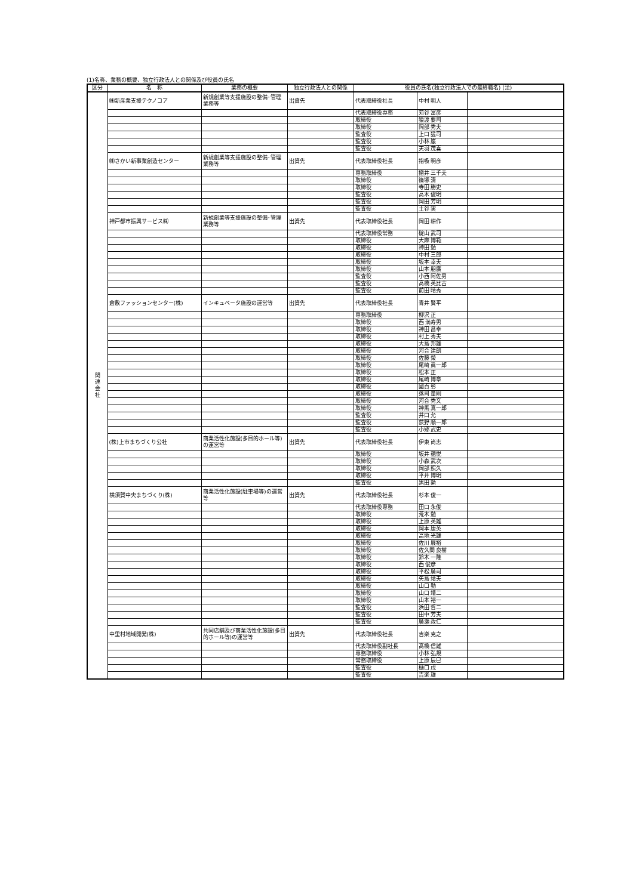(1)名称、業務の概要、独立行政法人との関係及び役員の氏名
| 区分 | 名 称 | 業務の概要 | 独立行政法人との関係 | 役員の氏名(独立行政法人での最終職名) (注) | | |
| --- | --- | --- | --- | --- | --- | --- |
| 関 連 会 社 | ㈱新産業支援テクノコア | 新規創業等支援施設の整備･管理業務等 | 出資先 | 代表取締役社長 | 中村 明人 | |
| | | | | 代表取締役専務 | 苅谷 富彦 | |
| | | | | 取締役 | 猿渡 要司 | |
| | | | | 取締役 | 岡部 秀夫 | |
| | | | | 監査役 | 上口 猛司 | |
| | | | | 監査役 | 小林 巌 | |
| | | | | 監査役 | 天羽 茂喜 | |
| | ㈱さかい新事業創造センター | 新規創業等支援施設の整備･管理業務等 | 出資先 | 代表取締役社長 | 指吸 明彦 | |
| | | | | 専務取締役 | 播井 三千夫 | |
| | | | | 取締役 | 篠塚 清 | |
| | | | | 取締役 | 寺田 勝史 | |
| | | | | 監査役 | 高木 俊明 | |
| | | | | 監査役 | 岡田 芳明 | |
| | | | | 監査役 | 土谷 実 | |
| | 神戸都市振興サービス㈱ | 新規創業等支援施設の整備･管理業務等 | 出資先 | 代表取締役社長 | 岡田 耕作 | |
| | | | | 代表取締役常務 | 碇山 武司 | |
| | | | | 取締役 | 大麻 博範 | |
| | | | | 取締役 | 神田 勉 | |
| | | | | 取締役 | 中村 三郎 | |
| | | | | 取締役 | 坂本 幸夫 | |
| | | | | 取締役 | 山本 朋廣 | |
| | | | | 監査役 | 小西 阿佐男 | |
| | | | | 監査役 | 高橋 英比古 | |
| | | | | 監査役 | 前田 晴秀 | |
| | 倉敷ファッションセンター(株) | インキュベータ施設の運営等 | 出資先 | 代表取締役社長 | 青井 賢平 | |
| | | | | 専務取締役 | 柳沢 正 | |
| | | | | 取締役 | 西 満寿男 | |
| | | | | 取締役 | 神田 昌幸 | |
| | | | | 取締役 | 村上 秀夫 | |
| | | | | 取締役 | 大島 邦雄 | |
| | | | | 取締役 | 河合 達朗 | |
| | | | | 取締役 | 佐藤 榮 | |
| | | | | 取締役 | 尾崎 眞一郎 | |
| | | | | 取締役 | 松本 正 | |
| | | | | 取締役 | 尾崎 博章 | |
| | | | | 取締役 | 國貞 彰 | |
| | | | | 取締役 | 落司 量則 | |
| | | | | 取締役 | 河合 秀文 | |
| | | | | 取締役 | 神馬 真一郎 | |
| | | | | 監査役 | 井口 允 | |
| | | | | 監査役 | 荻野 順一郎 | |
| | | | | 監査役 | 小郷 武史 | |
| | (株)上市まちづくり公社 | 商業活性化施設(多目的ホール等)の運営等 | 出資先 | 代表取締役社長 | 伊東 尚志 | |
| | | | | 取締役 | 坂井 穂悦 | |
| | | | | 取締役 | 小森 武次 | |
| | | | | 取締役 | 岡部 照久 | |
| | | | | 取締役 | 平井 博明 | |
| | | | | 監査役 | 黒田 勲 | |
| | 横須賀中央まちづくり(株) | 商業活性化施設(駐車場等)の運営等 | 出資先 | 代表取締役社長 | 杉本 俊一 | |
| | | | | 代表取締役専務 | 田口 永俊 | |
| | | | | 取締役 | 荒木 勉 | |
| | | | | 取締役 | 上原 英雄 | |
| | | | | 取締役 | 岡本 康英 | |
| | | | | 取締役 | 高地 光雄 | |
| | | | | 取締役 | 佐川 展裕 | |
| | | | | 取締役 | 佐久間 良樹 | |
| | | | | 取締役 | 鈴木 一隆 | |
| | | | | 取締役 | 西 俊彦 | |
| | | | | 取締役 | 平松 廣司 | |
| | | | | 取締役 | 矢島 靖夫 | |
| | | | | 取締役 | 山口 勤 | |
| | | | | 取締役 | 山口 靖二 | |
| | | | | 取締役 | 山本 裕一 | |
| | | | | 監査役 | 浜田 哲二 | |
| | | | | 監査役 | 田中 芳夫 | |
| | | | | 監査役 | 廣瀬 政仁 | |
| | 中里村地域開発(株) | 共同店舗及び商業活性化施設(多目的ホール等)の運営等 | 出資先 | 代表取締役社長 | 吉楽 克之 | |
| | | | | 代表取締役副社長 | 高橋 信雄 | |
| | | | | 専務取締役 | 小林 弘規 | |
| | | | | 常務取締役 | 上原 辰巳 | |
| | | | | 監査役 | 樋口 戌 | |
| | | | | 監査役 | 吉楽 雄 | |